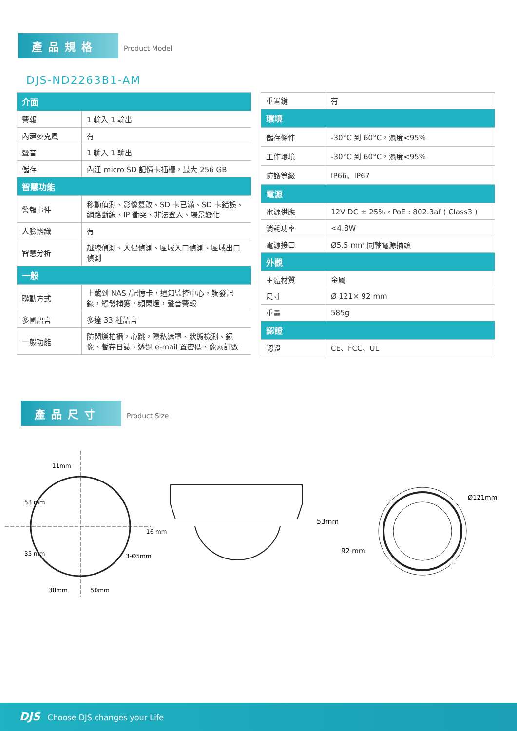產品規格 Product Model
DJS-ND2263B1-AM
| 介面 | |
| --- | --- |
| 警報 | 1 輸入 1 輸出 |
| 內建麥克風 | 有 |
| 聲音 | 1 輸入 1 輸出 |
| 儲存 | 內建 micro SD 記憶卡插槽，最大 256 GB |
| 智慧功能 | |
| 警報事件 | 移動偵測、影像篡改、SD 卡已滿、SD 卡錯誤、網路斷線、IP 衝突、非法登入、場景變化 |
| 人臉辨識 | 有 |
| 智慧分析 | 越線偵測、入侵偵測、區域入口偵測、區域出口偵測 |
| 一般 | |
| 聯動方式 | 上載到 NAS /記憶卡，通知監控中心，觸發記錄，觸發捕獲，頻閃燈，聲音警報 |
| 多國語言 | 多達 33 種語言 |
| 一般功能 | 防閃爍拍攝，心跳，隱私遮罩、狀態檢測、鏡像、暫存日誌、透過 e-mail 置密碼、像素計數 |
| 重置鍵 | 有 |
| 環境 | |
| 儲存條件 | -30°C 到 60°C，濕度<95% |
| 工作環境 | -30°C 到 60°C，濕度<95% |
| 防護等級 | IP66、IP67 |
| 電源 | |
| 電源供應 | 12V DC ± 25%，PoE : 802.3af ( Class3 ) |
| 消耗功率 | <4.8W |
| 電源接口 | Ø5.5 mm 同軸電源插頭 |
| 外觀 | |
| 主體材質 | 金屬 |
| 尺寸 | Ø 121× 92 mm |
| 重量 | 585g |
| 認證 | |
| 認證 | CE、FCC、UL |
產品尺寸 Product Size
11mm
38mm
50mm
53 mm
35 mm
16 mm
3-Ø5mm
53mm
92 mm
Ø121mm
DJS Choose DJS changes your Life